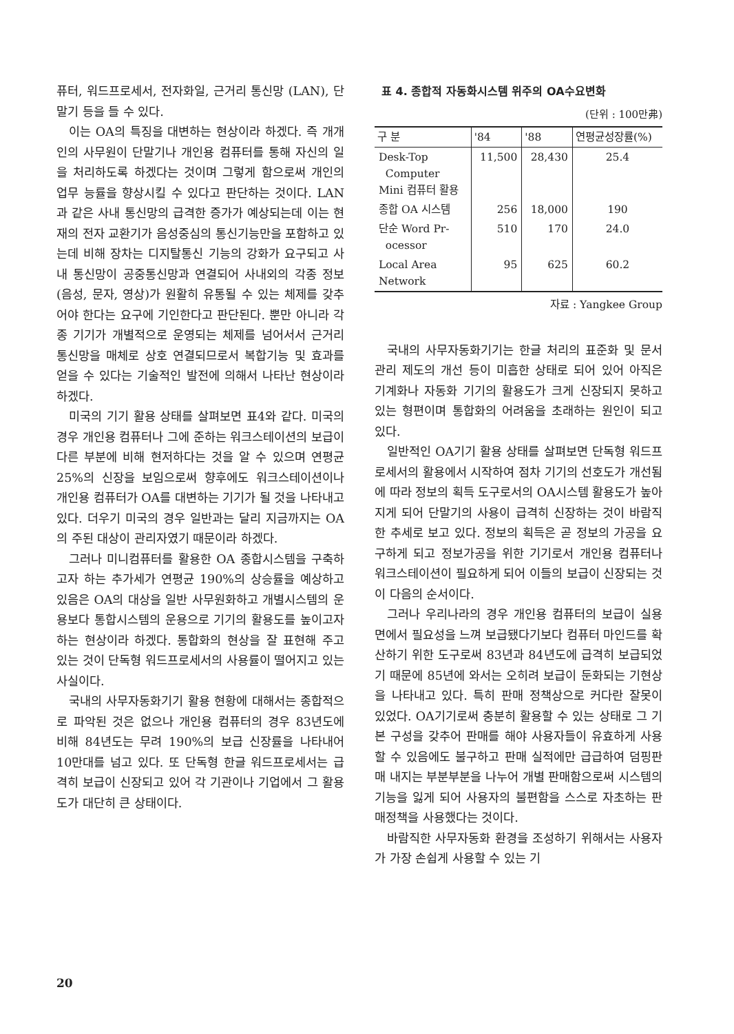퓨터, 워드프로세서, 전자화일, 근거리 통신망 (LAN), 단말기 등을 들 수 있다.
이는 OA의 특징을 대변하는 현상이라 하겠다. 즉 개개인의 사무원이 단말기나 개인용 컴퓨터를 통해 자신의 일을 처리하도록 하겠다는 것이며 그렇게 함으로써 개인의 업무 능률을 향상시킬 수 있다고 판단하는 것이다. LAN과 같은 사내 통신망의 급격한 증가가 예상되는데 이는 현재의 전자 교환기가 음성중심의 통신기능만을 포함하고 있는데 비해 장차는 디지탈통신 기능의 강화가 요구되고 사내 통신망이 공중통신망과 연결되어 사내외의 각종 정보(음성, 문자, 영상)가 원활히 유통될 수 있는 체제를 갖추어야 한다는 요구에 기인한다고 판단된다. 뿐만 아니라 각종 기기가 개별적으로 운영되는 체제를 넘어서서 근거리 통신망을 매체로 상호 연결되므로서 복합기능 및 효과를 얻을 수 있다는 기술적인 발전에 의해서 나타난 현상이라 하겠다.
미국의 기기 활용 상태를 살펴보면 표4와 같다. 미국의 경우 개인용 컴퓨터나 그에 준하는 워크스테이션의 보급이 다른 부분에 비해 현저하다는 것을 알 수 있으며 연평균 25%의 신장을 보임으로써 향후에도 워크스테이션이나 개인용 컴퓨터가 OA를 대변하는 기기가 될 것을 나타내고 있다. 더우기 미국의 경우 일반과는 달리 지금까지는 OA의 주된 대상이 관리자였기 때문이라 하겠다.
그러나 미니컴퓨터를 활용한 OA 종합시스템을 구축하고자 하는 추가세가 연평균 190%의 상승률을 예상하고 있음은 OA의 대상을 일반 사무원화하고 개별시스템의 운용보다 통합시스템의 운용으로 기기의 활용도를 높이고자 하는 현상이라 하겠다. 통합화의 현상을 잘 표현해 주고 있는 것이 단독형 워드프로세서의 사용률이 떨어지고 있는 사실이다.
국내의 사무자동화기기 활용 현황에 대해서는 종합적으로 파악된 것은 없으나 개인용 컴퓨터의 경우 83년도에 비해 84년도는 무려 190%의 보급 신장률을 나타내어 10만대를 넘고 있다. 또 단독형 한글 워드프로세서는 급격히 보급이 신장되고 있어 각 기관이나 기업에서 그 활용도가 대단히 큰 상태이다.
표 4. 종합적 자동화시스템 위주의 OA수요변화
(단위 : 100만弗)
| 구 분 | '84 | '88 | 연평균성장률(%) |
| --- | --- | --- | --- |
| Desk-Top Computer Mini 컴퓨터 활용 | 11,500 | 28,430 | 25.4 |
| 종합 OA 시스템 | 256 | 18,000 | 190 |
| 단순 Word Pr- ocessor | 510 | 170 | 24.0 |
| Local Area Network | 95 | 625 | 60.2 |
자료 : Yangkee Group
국내의 사무자동화기기는 한글 처리의 표준화 및 문서 관리 제도의 개선 등이 미흡한 상태로 되어 있어 아직은 기계화나 자동화 기기의 활용도가 크게 신장되지 못하고 있는 형편이며 통합화의 어려움을 초래하는 원인이 되고 있다.
일반적인 OA기기 활용 상태를 살펴보면 단독형 워드프로세서의 활용에서 시작하여 점차 기기의 선호도가 개선됨에 따라 정보의 획득 도구로서의 OA시스템 활용도가 높아지게 되어 단말기의 사용이 급격히 신장하는 것이 바람직한 추세로 보고 있다. 정보의 획득은 곧 정보의 가공을 요구하게 되고 정보가공을 위한 기기로서 개인용 컴퓨터나 워크스테이션이 필요하게 되어 이들의 보급이 신장되는 것이 다음의 순서이다.
그러나 우리나라의 경우 개인용 컴퓨터의 보급이 실용면에서 필요성을 느껴 보급됐다기보다 컴퓨터 마인드를 확산하기 위한 도구로써 83년과 84년도에 급격히 보급되었기 때문에 85년에 와서는 오히려 보급이 둔화되는 기현상을 나타내고 있다. 특히 판매 정책상으로 커다란 잘못이 있었다. OA기기로써 충분히 활용할 수 있는 상태로 그 기본 구성을 갖추어 판매를 해야 사용자들이 유효하게 사용할 수 있음에도 불구하고 판매 실적에만 급급하여 덤핑판매 내지는 부분부분을 나누어 개별 판매함으로써 시스템의 기능을 잃게 되어 사용자의 불편함을 스스로 자초하는 판매정책을 사용했다는 것이다.
바람직한 사무자동화 환경을 조성하기 위해서는 사용자가 가장 손쉽게 사용할 수 있는 기
20